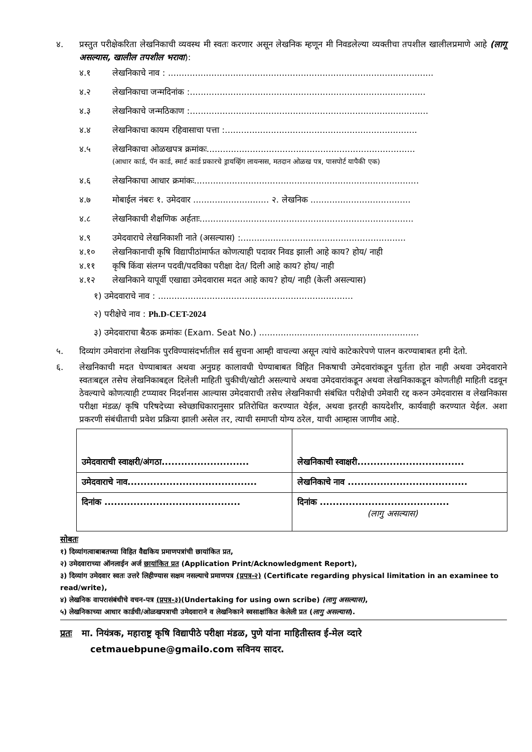४. प्रस्तुत परीक्षेकरिता लेखनिकाची व्यवस्थ मी स्वतः करणार असून लेखनिक म्हणून मी निवडलेल्या व्यक्तीचा तपशील खालीलप्रमाणे आहे (लागू असल्यास, खालील तपशील भरावा):
४.१ लेखनिकाचे नाव : ..................................................................................................
४.२ लेखनिकाचा जन्मदिनांक :.......................................................................................
४.३ लेखनिकाचे जन्मठिकाण :........................................................................................
४.४ लेखनिकाचा कायम रहिवासाचा पत्ता :.......................................................................
४.५ लेखनिकाचा ओळखपत्र क्रमांकः.............................................................................
(आधार कार्ड, पॅन कार्ड, स्मार्ट कार्ड प्रकारचे ड्रायव्हिंग लायन्सस, मतदान ओळख पत्र, पासपोर्ट यापैकी एक)
४.६ लेखनिकाचा आधार क्रमांकः...................................................................................
४.७ मोबाईल नंबरः १. उमेदवार ............................ २. लेखनिक .....................................
४.८ लेखनिकाची शैक्षणिक अर्हताः...............................................................................
४.९ उमेदवाराचे लेखनिकाशी नाते (असल्यास) :.............................................................
४.१० लेखनिकानाची कृषि विद्यापीठांमार्फत कोणत्याही पदावर निवड झाली आहे काय? होय/ नाही
४.११ कृषि किंवा संलग्न पदवी/पदविका परीक्षा देत/ दिली आहे काय? होय/ नाही
४.१२ लेखनिकाने यापूर्वी एखाद्या उमेदवारास मदत आहे काय? होय/ नाही (केली असल्यास)
१) उमेदवाराचे नाव : ........................................................................
२) परीक्षेचे नाव : Ph.D-CET-2024
३) उमेदवाराचा बैठक क्रमांकः (Exam. Seat No.) ...........................................................
५. दिव्यांग उमेवारांना लेखनिक पुरविण्यासंदर्भातील सर्व सुचना आम्ही वाचल्या असून त्यांचे काटेकारेपणे पालन करण्याबाबत हमी देतो.
६. लेखनिकाची मदत घेण्याबाबत अथवा अनुग्रह कालावधी घेण्याबाबत विहित निकषाची उमेदवारांकडून पुर्तता होत नाही अथवा उमेदवाराने स्वतःबद्दल तसेच लेखनिकाबद्दल दिलेली माहिती चुकीची/खोटी असल्याचे अथवा उमेदवारांकडून अथवा लेखनिकाकडून कोणतीही माहिती दडवून ठेवल्याचे कोणत्याही टप्प्यावर निदर्शनास आल्यास उमेदवाराची तसेच लेखनिकाची संबंधित परीक्षेची उमेवारी रद्द करुन उमेदवारास व लेखनिकास परीक्षा मंडळ/ कृषि परिषदेच्या स्वेच्छाधिकारानुसार प्रतिरोधित करण्यात येईल, अथवा इतरही कायदेशीर, कार्यवाही करण्यात येईल. अशा प्रकरणी संबंधीताची प्रवेश प्रक्रिया झाली असेल तर, त्याची समाप्ती योग्य ठरेल, याची आम्हास जाणीव आहे.
| उमेदवाराची स्वाक्षरी/अंगठा........................... | लेखनिकाची स्वाक्षरी................................. |
| उमेदवाराचे नाव........................................ | लेखनिकाचे नाव ..................................... |
| दिनांक .......................................... | दिनांक ........................................ (लागु असल्यास) |
सोबतः
१) दिव्यांगत्वाबाबतच्या विहित वैद्यकिय प्रमाणपत्रांची छायांकित प्रत,
२) उमेदवाराच्या ऑनलाईन अर्ज छायांकित प्रत (Application Print/Acknowledgment Report),
३) दिव्यांग उमेदवार स्वतः उत्तरे लिहीण्यास सक्षम नसल्याचे प्रमाणपत्र (प्रपत्र-२) (Certificate regarding physical limitation in an examinee to read/write),
४) लेखनिक वापरासंबंधीचे वचन-पत्र (प्रपत्र-३)(Undertaking for using own scribe) (लागु असल्यास),
५) लेखनिकाच्या आधार कार्डची/ओळखपत्राची उमेदवाराने व लेखनिकाने स्वसाक्षांकित केलेली प्रत (लागु असल्यास).
प्रतः मा. नियंत्रक, महाराष्ट्र कृषि विद्यापीठे परीक्षा मंडळ, पुणे यांना माहितीस्तव ई-मेल व्दारे
cetmauebpune@gmailo.com सविनय सादर.